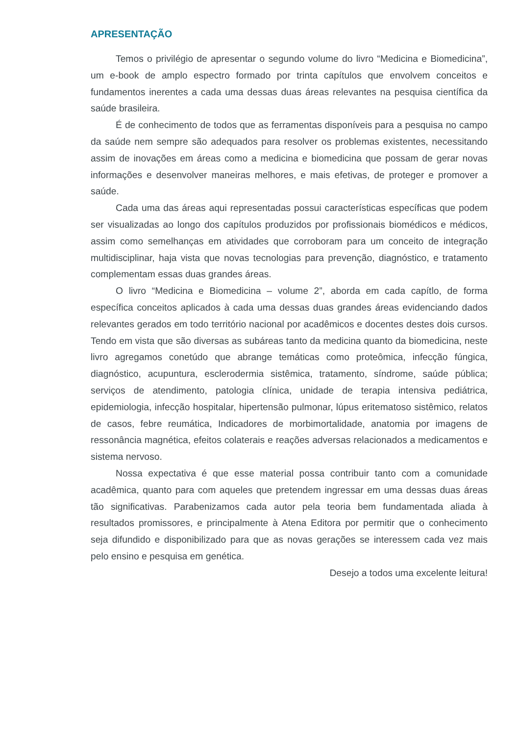APRESENTAÇÃO
Temos o privilégio de apresentar o segundo volume do livro “Medicina e Biomedicina”, um e-book de amplo espectro formado por trinta capítulos que envolvem conceitos e fundamentos inerentes a cada uma dessas duas áreas relevantes na pesquisa científica da saúde brasileira.
É de conhecimento de todos que as ferramentas disponíveis para a pesquisa no campo da saúde nem sempre são adequados para resolver os problemas existentes, necessitando assim de inovações em áreas como a medicina e biomedicina que possam de gerar novas informações e desenvolver maneiras melhores, e mais efetivas, de proteger e promover a saúde.
Cada uma das áreas aqui representadas possui características específicas que podem ser visualizadas ao longo dos capítulos produzidos por profissionais biomédicos e médicos, assim como semelhanças em atividades que corroboram para um conceito de integração multidisciplinar, haja vista que novas tecnologias para prevenção, diagnóstico, e tratamento complementam essas duas grandes áreas.
O livro “Medicina e Biomedicina – volume 2”, aborda em cada capítlo, de forma específica conceitos aplicados à cada uma dessas duas grandes áreas evidenciando dados relevantes gerados em todo território nacional por acadêmicos e docentes destes dois cursos. Tendo em vista que são diversas as subáreas tanto da medicina quanto da biomedicina, neste livro agregamos conetúdo que abrange temáticas como proteômica, infecção fúngica, diagnóstico, acupuntura, esclerodermia sistêmica, tratamento, síndrome, saúde pública; serviços de atendimento, patologia clínica, unidade de terapia intensiva pediátrica, epidemiologia, infecção hospitalar, hipertensão pulmonar, lúpus eritematoso sistêmico, relatos de casos, febre reumática, Indicadores de morbimortalidade, anatomia por imagens de ressonância magnética, efeitos colaterais e reações adversas relacionados a medicamentos e sistema nervoso.
Nossa expectativa é que esse material possa contribuir tanto com a comunidade acadêmica, quanto para com aqueles que pretendem ingressar em uma dessas duas áreas tão significativas. Parabenizamos cada autor pela teoria bem fundamentada aliada à resultados promissores, e principalmente à Atena Editora por permitir que o conhecimento seja difundido e disponibilizado para que as novas gerações se interessem cada vez mais pelo ensino e pesquisa em genética.
Desejo a todos uma excelente leitura!